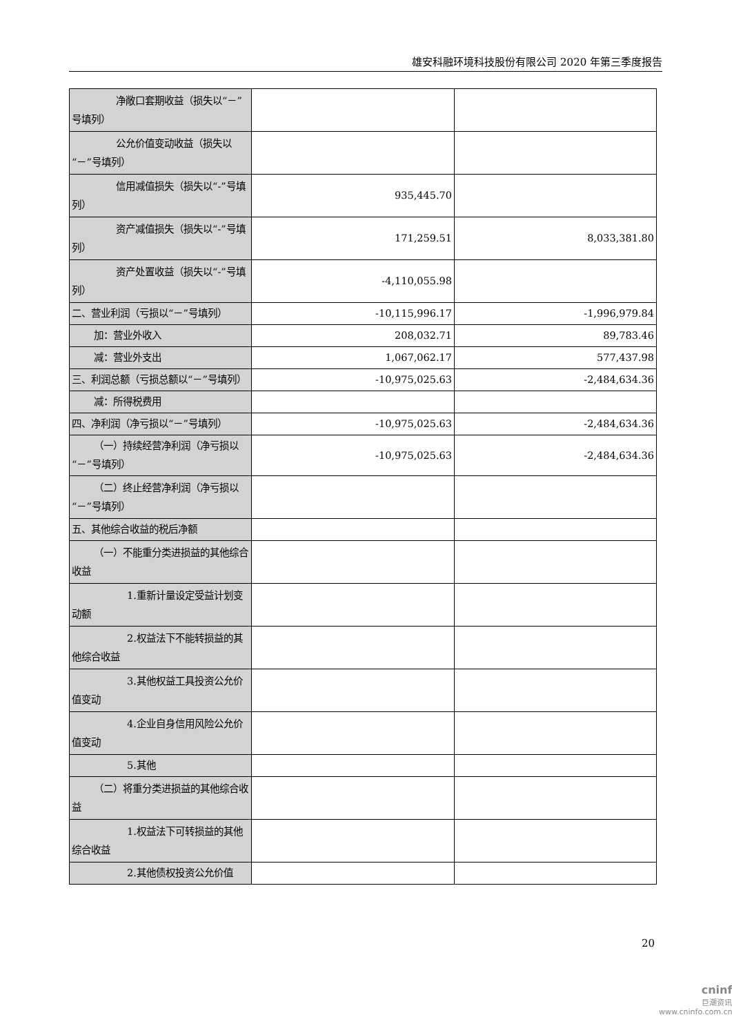雄安科融环境科技股份有限公司 2020 年第三季度报告
| 净敞口套期收益（损失以“－”号填列） | | |
| 公允价值变动收益（损失以“－”号填列） | | |
| 信用减值损失（损失以“-”号填列） | 935,445.70 | |
| 资产减值损失（损失以“-”号填列） | 171,259.51 | 8,033,381.80 |
| 资产处置收益（损失以“-”号填列） | -4,110,055.98 | |
| 二、营业利润（亏损以“－”号填列） | -10,115,996.17 | -1,996,979.84 |
| 加：营业外收入 | 208,032.71 | 89,783.46 |
| 减：营业外支出 | 1,067,062.17 | 577,437.98 |
| 三、利润总额（亏损总额以“－”号填列） | -10,975,025.63 | -2,484,634.36 |
| 减：所得税费用 | | |
| 四、净利润（净亏损以“－”号填列） | -10,975,025.63 | -2,484,634.36 |
| （一）持续经营净利润（净亏损以“－”号填列） | -10,975,025.63 | -2,484,634.36 |
| （二）终止经营净利润（净亏损以“－”号填列） | | |
| 五、其他综合收益的税后净额 | | |
| （一）不能重分类进损益的其他综合收益 | | |
| 1.重新计量设定受益计划变动额 | | |
| 2.权益法下不能转损益的其他综合收益 | | |
| 3.其他权益工具投资公允价值变动 | | |
| 4.企业自身信用风险公允价值变动 | | |
| 5.其他 | | |
| （二）将重分类进损益的其他综合收益 | | |
| 1.权益法下可转损益的其他综合收益 | | |
| 2.其他债权投资公允价值 | | |
20
cninf
巨潮资讯
www.cninfo.com.cn